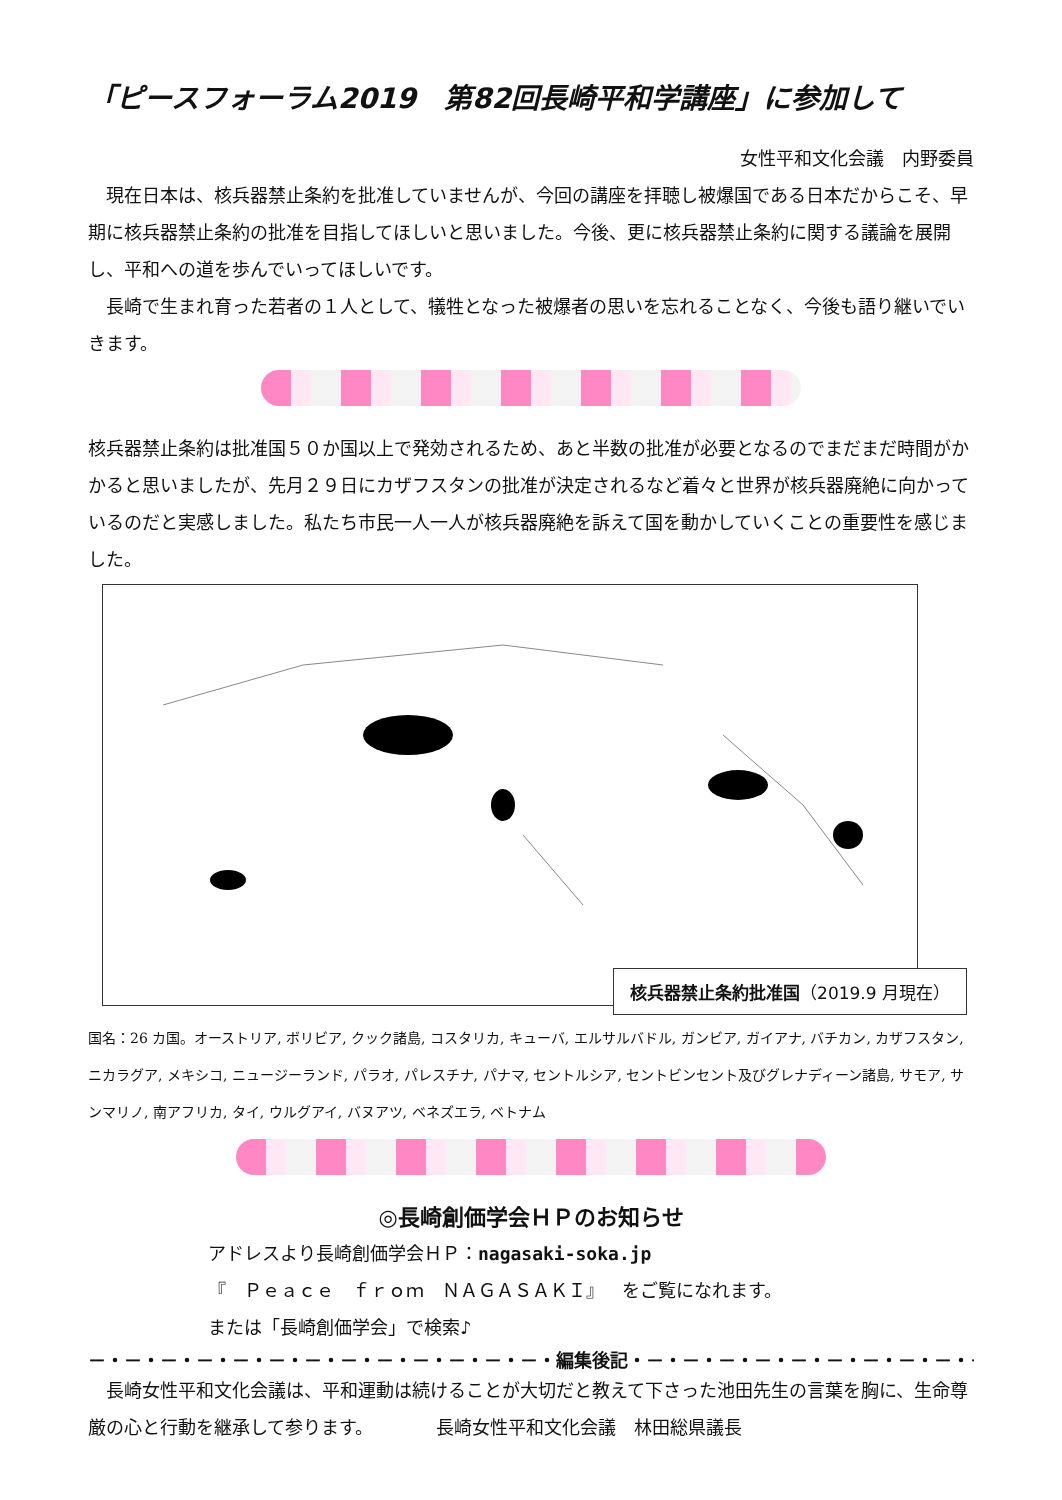「ピースフォーラム2019　第82回長崎平和学講座」に参加して
女性平和文化会議　内野委員
現在日本は、核兵器禁止条約を批准していませんが、今回の講座を拝聴し被爆国である日本だからこそ、早期に核兵器禁止条約の批准を目指してほしいと思いました。今後、更に核兵器禁止条約に関する議論を展開し、平和への道を歩んでいってほしいです。
長崎で生まれ育った若者の１人として、犠牲となった被爆者の思いを忘れることなく、今後も語り継いでいきます。
核兵器禁止条約は批准国５０か国以上で発効されるため、あと半数の批准が必要となるのでまだまだ時間がかかると思いましたが、先月２９日にカザフスタンの批准が決定されるなど着々と世界が核兵器廃絶に向かっているのだと実感しました。私たち市民一人一人が核兵器廃絶を訴えて国を動かしていくことの重要性を感じました。
核兵器禁止条約批准国（2019.9 月現在）
国名：26 カ国。オーストリア, ボリビア, クック諸島, コスタリカ, キューバ, エルサルバドル, ガンビア, ガイアナ, バチカン, カザフスタン, ニカラグア, メキシコ, ニュージーランド, パラオ, パレスチナ, パナマ, セントルシア, セントビンセント及びグレナディーン諸島, サモア, サンマリノ, 南アフリカ, タイ, ウルグアイ, バヌアツ, ベネズエラ, ベトナム
◎長崎創価学会ＨＰのお知らせ
アドレスより長崎創価学会ＨＰ：nagasaki-soka.jp
『　Ｐｅａｃｅ　ｆｒｏｍ　ＮＡＧＡＳＡＫＩ』　をご覧になれます。
または「長崎創価学会」で検索♪
－・－・－・－・－・－・－・－・－・－・－・－・－・編集後記・－・－・－・－・－・－・－・－・－・－・－・－・
長崎女性平和文化会議は、平和運動は続けることが大切だと教えて下さった池田先生の言葉を胸に、生命尊厳の心と行動を継承して参ります。　　　　長崎女性平和文化会議　林田総県議長